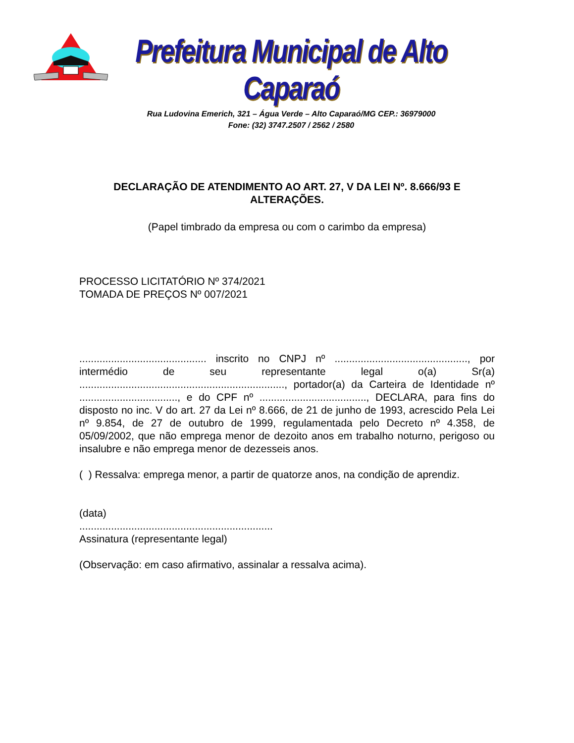Prefeitura Municipal de Alto Caparaó
Rua Ludovina Emerich, 321 – Água Verde – Alto Caparaó/MG CEP.: 36979000
Fone: (32) 3747.2507 / 2562 / 2580
DECLARAÇÃO DE ATENDIMENTO AO ART. 27, V DA LEI Nº. 8.666/93 E ALTERAÇÕES.
(Papel timbrado da empresa ou com o carimbo da empresa)
PROCESSO LICITATÓRIO Nº 374/2021
TOMADA DE PREÇOS Nº 007/2021
............................................ inscrito no CNPJ nº .............................................., por intermédio de seu representante legal o(a) Sr(a) ......................................................................., portador(a) da Carteira de Identidade nº .................................., e do CPF nº ....................................., DECLARA, para fins do disposto no inc. V do art. 27 da Lei nº 8.666, de 21 de junho de 1993, acrescido Pela Lei nº 9.854, de 27 de outubro de 1999, regulamentada pelo Decreto nº 4.358, de 05/09/2002, que não emprega menor de dezoito anos em trabalho noturno, perigoso ou insalubre e não emprega menor de dezesseis anos.
( ) Ressalva: emprega menor, a partir de quatorze anos, na condição de aprendiz.
(data)
...................................................................
Assinatura (representante legal)
(Observação: em caso afirmativo, assinalar a ressalva acima).